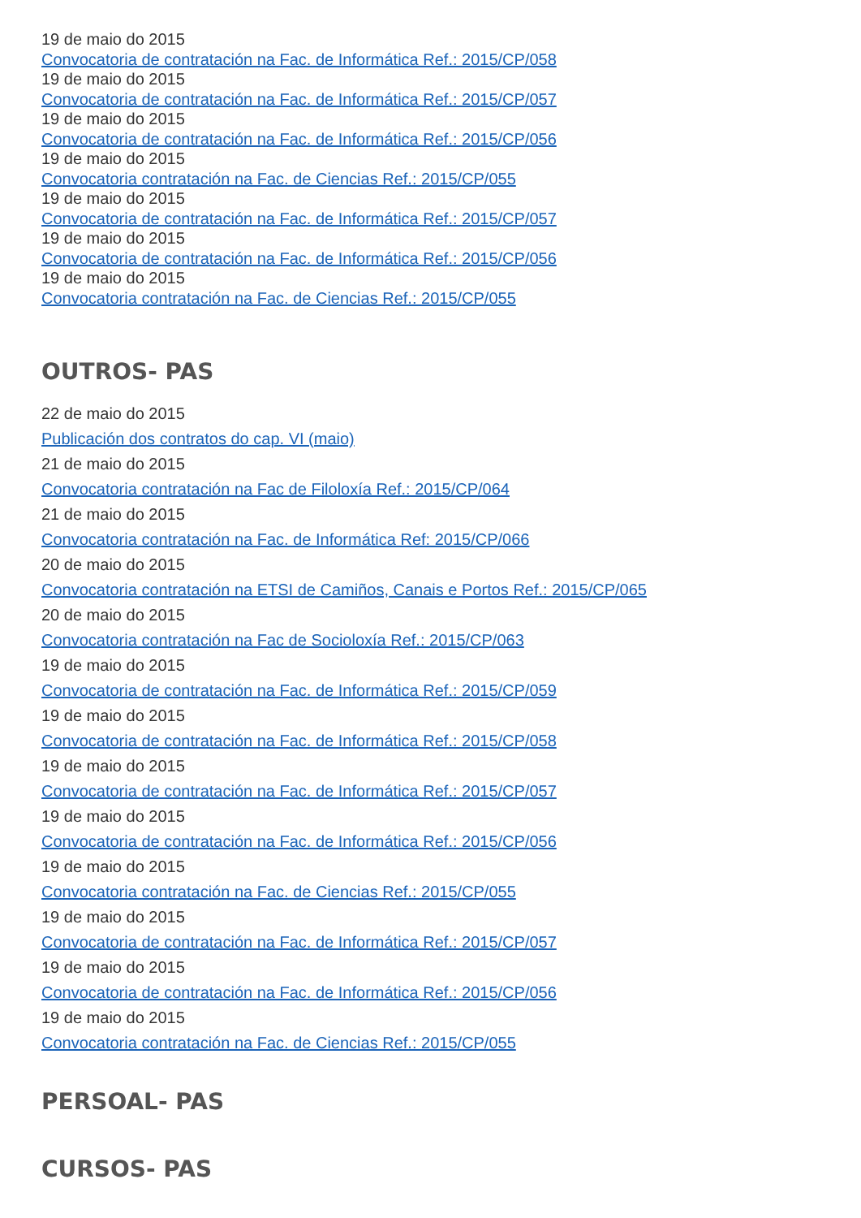19 de maio do 2015
Convocatoria de contratación na Fac. de Informática Ref.: 2015/CP/058
19 de maio do 2015
Convocatoria de contratación na Fac. de Informática Ref.: 2015/CP/057
19 de maio do 2015
Convocatoria de contratación na Fac. de Informática Ref.: 2015/CP/056
19 de maio do 2015
Convocatoria contratación na Fac. de Ciencias Ref.: 2015/CP/055
19 de maio do 2015
Convocatoria de contratación na Fac. de Informática Ref.: 2015/CP/057
19 de maio do 2015
Convocatoria de contratación na Fac. de Informática Ref.: 2015/CP/056
19 de maio do 2015
Convocatoria contratación na Fac. de Ciencias Ref.: 2015/CP/055
OUTROS- PAS
22 de maio do 2015
Publicación dos contratos do cap. VI (maio)
21 de maio do 2015
Convocatoria contratación na Fac de Filoloxía Ref.: 2015/CP/064
21 de maio do 2015
Convocatoria contratación na Fac. de Informática Ref: 2015/CP/066
20 de maio do 2015
Convocatoria contratación na ETSI de Camiños, Canais e Portos Ref.: 2015/CP/065
20 de maio do 2015
Convocatoria contratación na Fac de Socioloxía Ref.: 2015/CP/063
19 de maio do 2015
Convocatoria de contratación na Fac. de Informática Ref.: 2015/CP/059
19 de maio do 2015
Convocatoria de contratación na Fac. de Informática Ref.: 2015/CP/058
19 de maio do 2015
Convocatoria de contratación na Fac. de Informática Ref.: 2015/CP/057
19 de maio do 2015
Convocatoria de contratación na Fac. de Informática Ref.: 2015/CP/056
19 de maio do 2015
Convocatoria contratación na Fac. de Ciencias Ref.: 2015/CP/055
19 de maio do 2015
Convocatoria de contratación na Fac. de Informática Ref.: 2015/CP/057
19 de maio do 2015
Convocatoria de contratación na Fac. de Informática Ref.: 2015/CP/056
19 de maio do 2015
Convocatoria contratación na Fac. de Ciencias Ref.: 2015/CP/055
PERSOAL- PAS
CURSOS- PAS